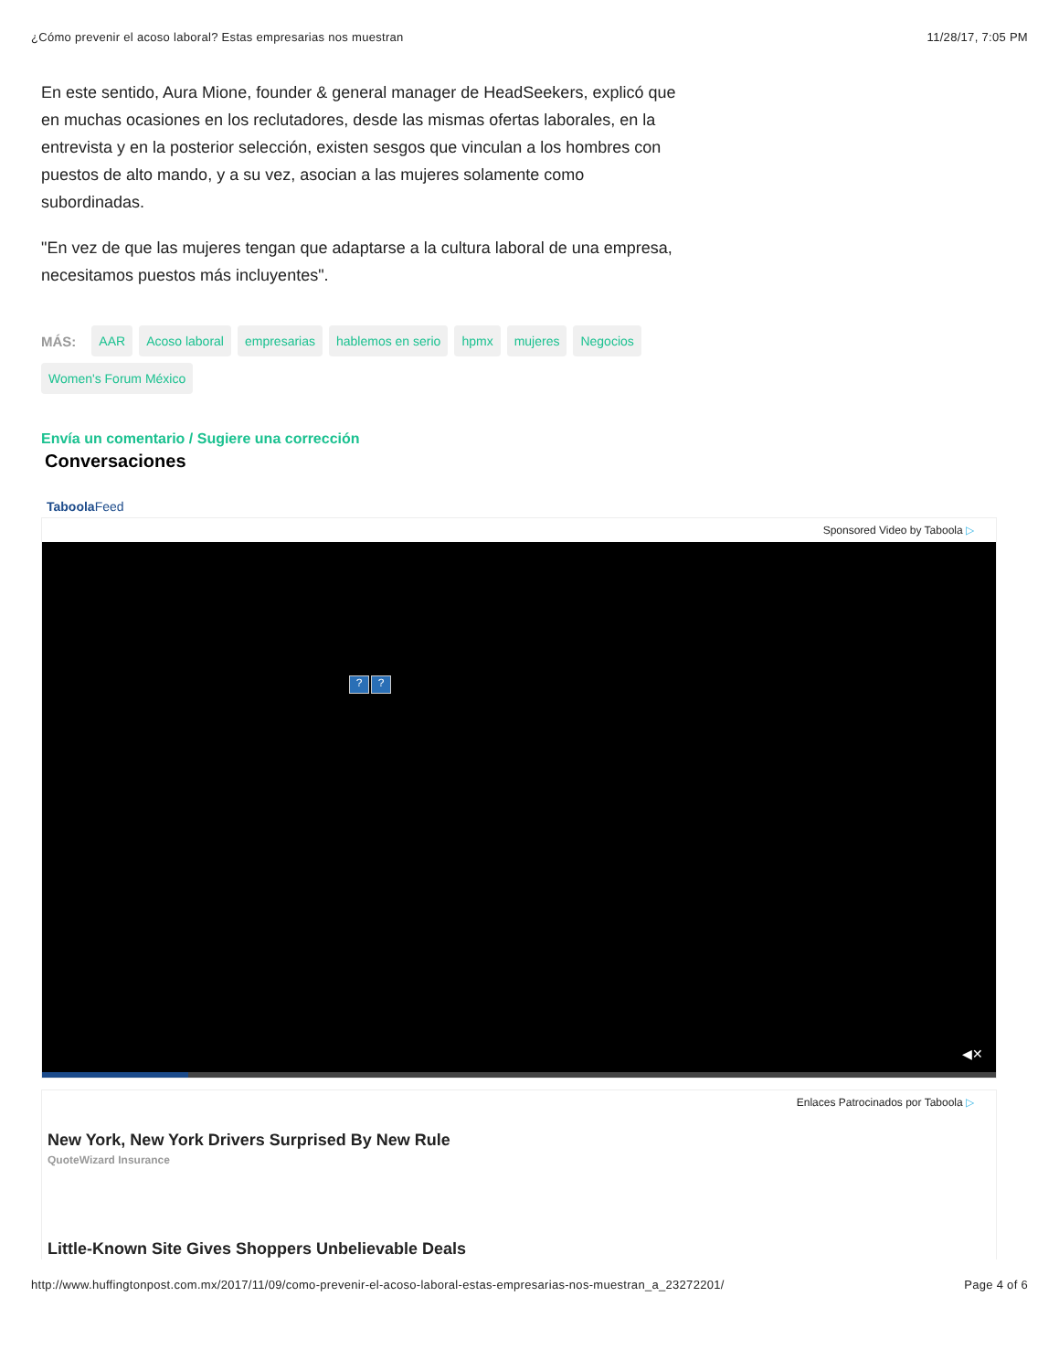¿Cómo prevenir el acoso laboral? Estas empresarias nos muestran 11/28/17, 7:05 PM
En este sentido, Aura Mione, founder & general manager de HeadSeekers, explicó que en muchas ocasiones en los reclutadores, desde las mismas ofertas laborales, en la entrevista y en la posterior selección, existen sesgos que vinculan a los hombres con puestos de alto mando, y a su vez, asocian a las mujeres solamente como subordinadas.
"En vez de que las mujeres tengan que adaptarse a la cultura laboral de una empresa, necesitamos puestos más incluyentes".
MÁS: AAR Acoso laboral empresarias hablemos en serio hpmx mujeres Negocios Women's Forum México
Envía un comentario / Sugiere una corrección
Conversaciones
TaboolaFeed
Sponsored Video by Taboola ▷
??
◀✕
Enlaces Patrocinados por Taboola ▷
New York, New York Drivers Surprised By New Rule
QuoteWizard Insurance
Little-Known Site Gives Shoppers Unbelievable Deals
http://www.huffingtonpost.com.mx/2017/11/09/como-prevenir-el-acoso-laboral-estas-empresarias-nos-muestran_a_23272201/ Page 4 of 6